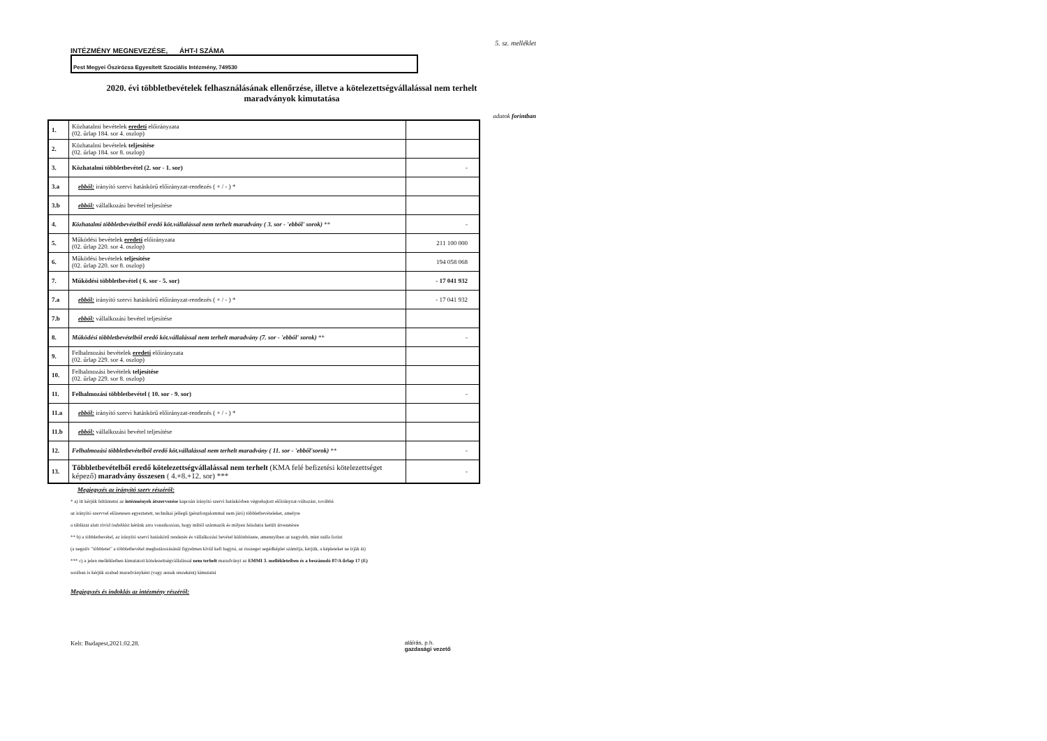5. sz. melléklet
INTÉZMÉNY MEGNEVEZÉSE, ÁHT-I SZÁMA
Pest Megyei Őszirózsa Egyesített Szociális Intézmény, 749530
2020. évi többletbevételek felhasználásának ellenőrzése, illetve a kötelezettségvállalással nem terhelt
maradványok kimutatása
adatok forintban
| 1. | Közhatalmi bevételek eredeti előirányzata (02. űrlap 184. sor 4. oszlop) | |
| 2. | Közhatalmi bevételek teljesítése (02. űrlap 184. sor 8. oszlop) | |
| 3. | Közhatalmi többletbevétel (2. sor - 1. sor) | - |
| 3.a | ebből: irányító szervi hatáskörű előirányzat-rendezés ( + / - ) * | |
| 3.b | ebből: vállalkozási bevétel teljesítése | |
| 4. | Közhatalmi többletbevételből eredő köt.vállalással nem terhelt maradvány ( 3. sor - 'ebből' sorok) ** | - |
| 5. | Működési bevételek eredeti előirányzata (02. űrlap 220. sor 4. oszlop) | 211 100 000 |
| 6. | Működési bevételek teljesítése (02. űrlap 220. sor 8. oszlop) | 194 058 068 |
| 7. | Működési többletbevétel ( 6. sor - 5. sor) | - 17 041 932 |
| 7.a | ebből: irányító szervi hatáskörű előirányzat-rendezés ( + / - ) * | - 17 041 932 |
| 7.b | ebből: vállalkozási bevétel teljesítése | |
| 8. | Működési többletbevételből eredő köt.vállalással nem terhelt maradvány (7. sor - 'ebből' sorok) ** | - |
| 9. | Felhalmozási bevételek eredeti előirányzata (02. űrlap 229. sor 4. oszlop) | |
| 10. | Felhalmozási bevételek teljesítése (02. űrlap 229. sor 8. oszlop) | |
| 11. | Felhalmozási többletbevétel ( 10. sor - 9. sor) | - |
| 11.a | ebből: irányító szervi hatáskörű előirányzat-rendezés ( + / - ) * | |
| 11.b | ebből: vállalkozási bevétel teljesítése | |
| 12. | Felhalmozási többletbevételből eredő köt.vállalással nem terhelt maradvány ( 11. sor - 'ebből'sorok) ** | - |
| 13. | Többletbevételből eredő kötelezettségvállalással nem terhelt (KMA felé befizetési kötelezettséget képező) maradvány összesen ( 4.+8.+12. sor) *** | - |
Megjegyzés az irányító szerv részéről:
* a) itt kérjük feltüntetni az intézmények átszervezése kapcsán irányító szervi hatáskörben végrehajtott előirányzat-változást, továbbá
az irányító szervvel előzetesen egyeztetett, technikai jellegű (pénzforgalommal nem járó) többletbevételeket, amelyre
a táblázat alatt rövid indoklást kérünk arra vonatkozóan, hogy miből származik és milyen feladatra került átvezetésre
** b) a többletbevétel, az irányító szervi hatáskörű rendezés és vállalkozási bevétel különbözete, amennyiben az nagyobb, mint nulla forint
(a negatív "többletet" a többletbevétel meghatározásánál figyelmen kívül kell hagyni, az összeget segédképlet számítja, kérjük, a képleteket ne írják át)
*** c) a jelen mellékletben kimutatott kötelezettségvállalással nem terhelt maradványt az EMMI 3. mellékleteiben és a beszámoló 07/A űrlap 17 (E)
sorában is kérjük szabad maradványként (vagy annak részeként) kimutatni
Megjegyzés és indoklás az intézmény részéről:
Kelt: Budapest,2021.02.28. aláírás, p.h.
gazdasági vezető